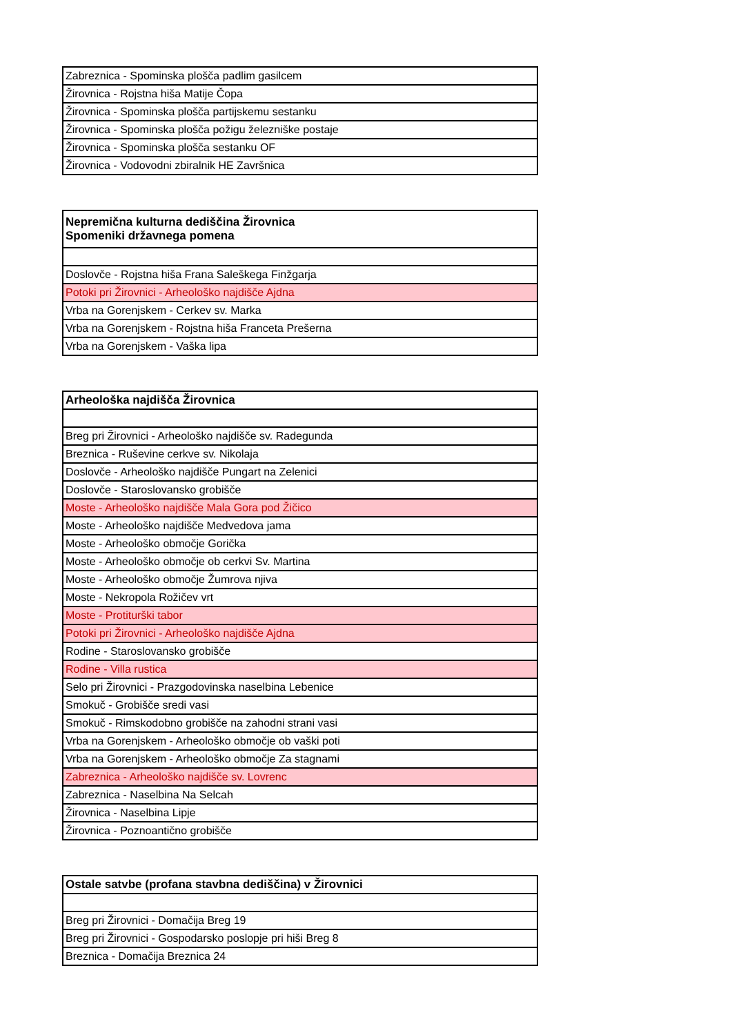| Zabreznica - Spominska plošča padlim gasilcem |
| Žirovnica - Rojstna hiša Matije Čopa |
| Žirovnica - Spominska plošča partijskemu sestanku |
| Žirovnica - Spominska plošča požigu železniške postaje |
| Žirovnica - Spominska plošča sestanku OF |
| Žirovnica - Vodovodni zbiralnik HE Završnica |
| Nepremična kulturna dediščina Žirovnica Spomeniki državnega pomena |
| --- |
| Doslovče - Rojstna hiša Frana Saleškega Finžgarja |
| Potoki pri Žirovnici - Arheološko najdišče Ajdna |
| Vrba na Gorenjskem - Cerkev sv. Marka |
| Vrba na Gorenjskem - Rojstna hiša Franceta Prešerna |
| Vrba na Gorenjskem - Vaška lipa |
| Arheološka najdišča Žirovnica |
| --- |
| Breg pri Žirovnici - Arheološko najdišče sv. Radegunda |
| Breznica - Ruševine cerkve sv. Nikolaja |
| Doslovče - Arheološko najdišče Pungart na Zelenici |
| Doslovče - Staroslovansko grobišče |
| Moste - Arheološko najdišče Mala Gora pod Žičico |
| Moste - Arheološko najdišče Medvedova jama |
| Moste - Arheološko območje Gorička |
| Moste - Arheološko območje ob cerkvi Sv. Martina |
| Moste - Arheološko območje Žumrova njiva |
| Moste - Nekropola Rožičev vrt |
| Moste - Protiturški tabor |
| Potoki pri Žirovnici - Arheološko najdišče Ajdna |
| Rodine - Staroslovansko grobišče |
| Rodine - Villa rustica |
| Selo pri Žirovnici - Prazgodovinska naselbina Lebenice |
| Smokuč - Grobišče sredi vasi |
| Smokuč - Rimskodobno grobišče na zahodni strani vasi |
| Vrba na Gorenjskem - Arheološko območje ob vaški poti |
| Vrba na Gorenjskem - Arheološko območje Za stagnami |
| Zabreznica - Arheološko najdišče sv. Lovrenc |
| Zabreznica - Naselbina Na Selcah |
| Žirovnica - Naselbina Lipje |
| Žirovnica - Poznoantično grobišče |
| Ostale satvbe (profana stavbna dediščina) v Žirovnici |
| --- |
| Breg pri Žirovnici - Domačija Breg 19 |
| Breg pri Žirovnici - Gospodarsko poslopje pri hiši Breg 8 |
| Breznica - Domačija Breznica 24 |